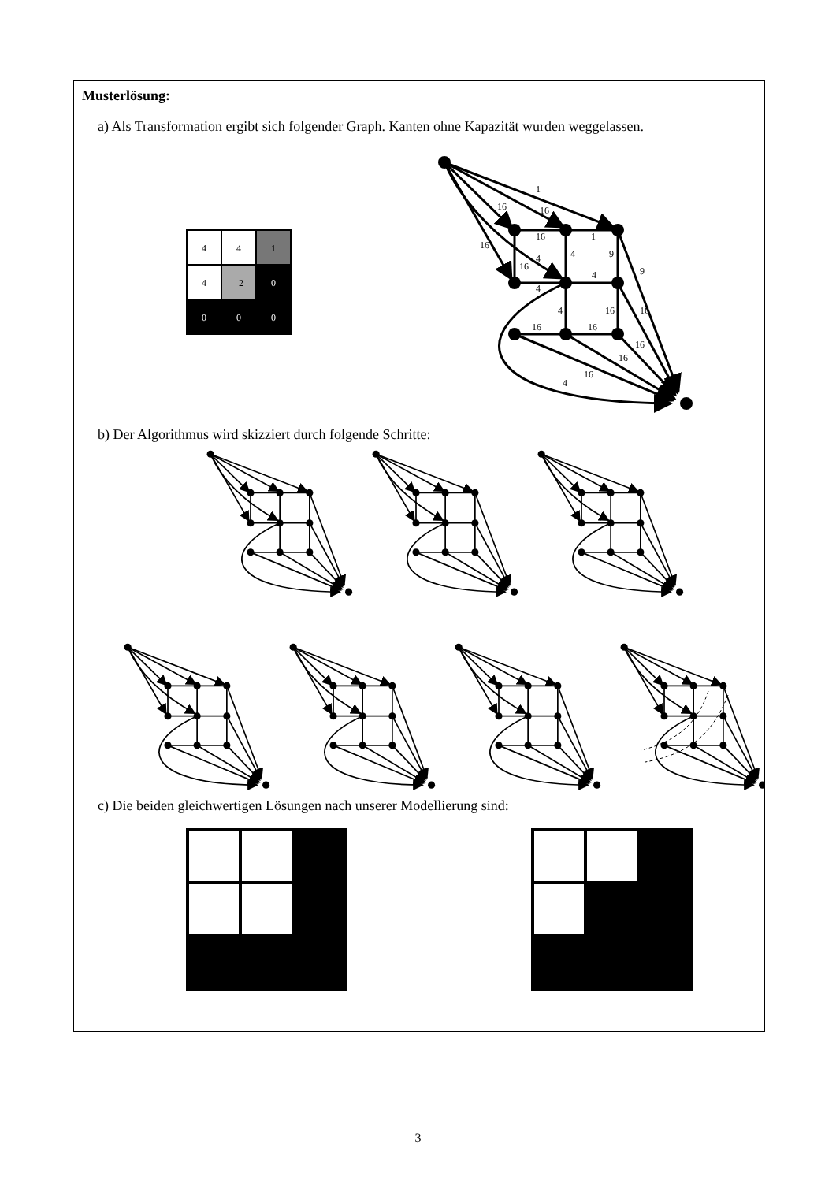Musterlösung:
a) Als Transformation ergibt sich folgender Graph. Kanten ohne Kapazität wurden weggelassen.
4
4
1
4
2
0
0
0
0
1
16
16
16
16
1
4
4
9
9
16
4
4
4
16
16
16
16
16
16
16
4
b) Der Algorithmus wird skizziert durch folgende Schritte:
c) Die beiden gleichwertigen Lösungen nach unserer Modellierung sind:
3